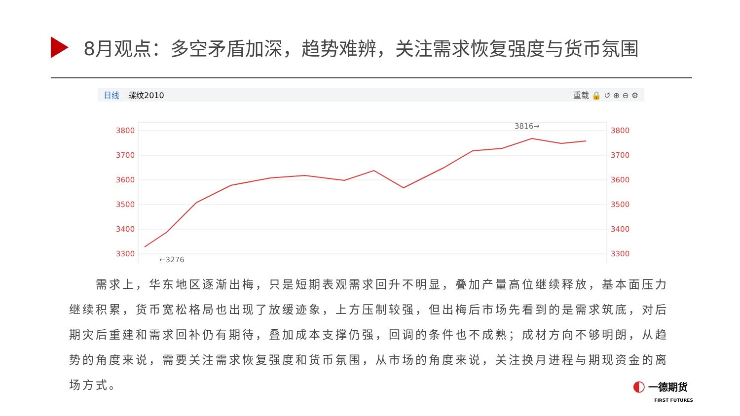8月观点：多空矛盾加深，趋势难辨，关注需求恢复强度与货币氛围
日线 螺纹2010 重载 🔒 ↺ ⊕ ⊖ ⚙
3800
3700
3600
3500
3400
3300
3800
3700
3600
3500
3400
3300
←3276
3816→
　　需求上，华东地区逐渐出梅，只是短期表观需求回升不明显，叠加产量高位继续释放，基本面压力继续积累，货币宽松格局也出现了放缓迹象，上方压制较强，但出梅后市场先看到的是需求筑底，对后期灾后重建和需求回补仍有期待，叠加成本支撑仍强，回调的条件也不成熟；成材方向不够明朗，从趋势的角度来说，需要关注需求恢复强度和货币氛围，从市场的角度来说，关注换月进程与期现资金的离场方式。
◐ 一德期货
FIRST FUTURES